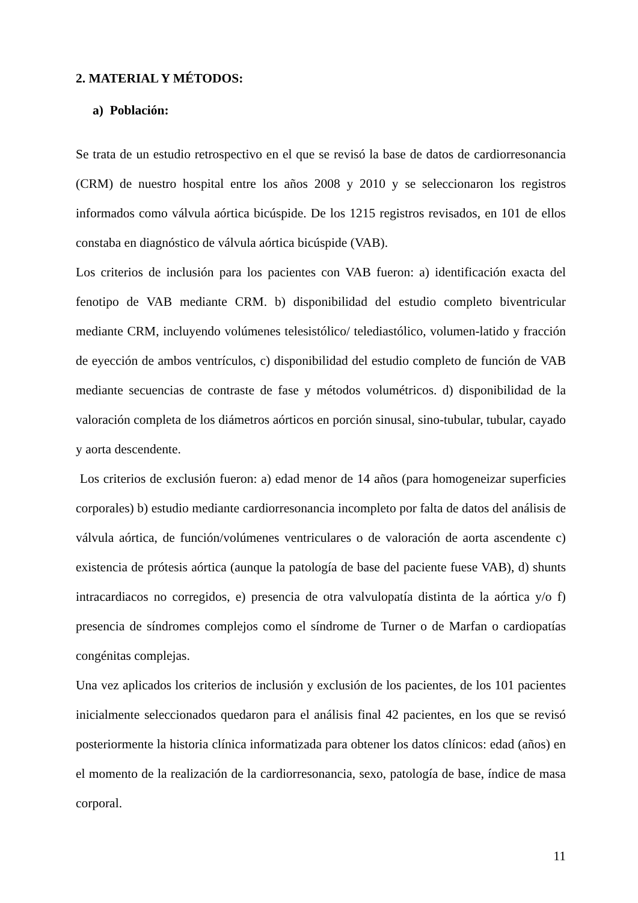2. MATERIAL Y MÉTODOS:
a) Población:
Se trata de un estudio retrospectivo en el que se revisó la base de datos de cardiorresonancia (CRM) de nuestro hospital entre los años 2008 y 2010 y se seleccionaron los registros informados como válvula aórtica bicúspide. De los 1215 registros revisados, en 101 de ellos constaba en diagnóstico de válvula aórtica bicúspide (VAB).
Los criterios de inclusión para los pacientes con VAB fueron: a) identificación exacta del fenotipo de VAB mediante CRM. b) disponibilidad del estudio completo biventricular mediante CRM, incluyendo volúmenes telesistólico/ telediastólico, volumen-latido y fracción de eyección de ambos ventrículos, c) disponibilidad del estudio completo de función de VAB mediante secuencias de contraste de fase y métodos volumétricos. d) disponibilidad de la valoración completa de los diámetros aórticos en porción sinusal, sino-tubular, tubular, cayado y aorta descendente.
Los criterios de exclusión fueron: a) edad menor de 14 años (para homogeneizar superficies corporales) b) estudio mediante cardiorresonancia incompleto por falta de datos del análisis de válvula aórtica, de función/volúmenes ventriculares o de valoración de aorta ascendente c) existencia de prótesis aórtica (aunque la patología de base del paciente fuese VAB), d) shunts intracardiacos no corregidos, e) presencia de otra valvulopatía distinta de la aórtica y/o f) presencia de síndromes complejos como el síndrome de Turner o de Marfan o cardiopatías congénitas complejas.
Una vez aplicados los criterios de inclusión y exclusión de los pacientes, de los 101 pacientes inicialmente seleccionados quedaron para el análisis final 42 pacientes, en los que se revisó posteriormente la historia clínica informatizada para obtener los datos clínicos: edad (años) en el momento de la realización de la cardiorresonancia, sexo, patología de base, índice de masa corporal.
11